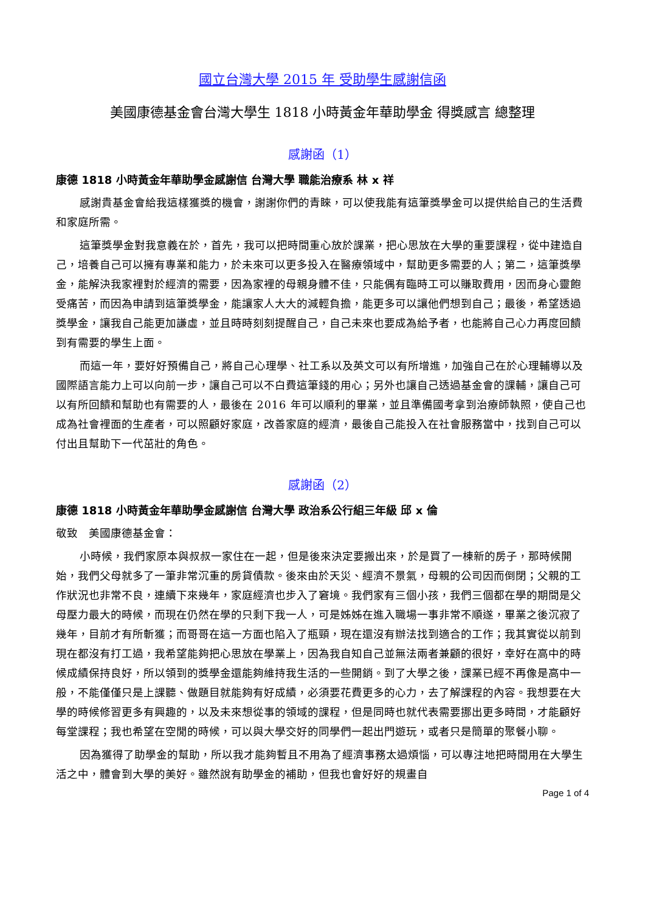國立台灣大學 2015 年 受助學生感謝信函
美國康德基金會台灣大學生 1818 小時黃金年華助學金 得獎感言 總整理
感謝函（1）
康德 1818 小時黃金年華助學金感謝信 台灣大學 職能治療系 林 x 祥
感謝貴基金會給我這樣獲獎的機會，謝謝你們的青睞，可以使我能有這筆獎學金可以提供給自己的生活費和家庭所需。
這筆獎學金對我意義在於，首先，我可以把時間重心放於課業，把心思放在大學的重要課程，從中建造自己，培養自己可以擁有專業和能力，於未來可以更多投入在醫療領域中，幫助更多需要的人；第二，這筆獎學金，能解決我家裡對於經濟的需要，因為家裡的母親身體不佳，只能偶有臨時工可以賺取費用，因而身心靈飽受痛苦，而因為申請到這筆獎學金，能讓家人大大的減輕負擔，能更多可以讓他們想到自己；最後，希望透過獎學金，讓我自己能更加謙虛，並且時時刻刻提醒自己，自己未來也要成為給予者，也能將自己心力再度回饋到有需要的學生上面。
而這一年，要好好預備自己，將自己心理學、社工系以及英文可以有所增進，加強自己在於心理輔導以及國際語言能力上可以向前一步，讓自己可以不白費這筆錢的用心；另外也讓自己透過基金會的課輔，讓自己可以有所回饋和幫助也有需要的人，最後在 2016 年可以順利的畢業，並且準備國考拿到治療師執照，使自己也成為社會裡面的生產者，可以照顧好家庭，改善家庭的經濟，最後自己能投入在社會服務當中，找到自己可以付出且幫助下一代茁壯的角色。
感謝函（2）
康德 1818 小時黃金年華助學金感謝信 台灣大學 政治系公行組三年級 邱 x 倫
敬致　美國康德基金會：
小時候，我們家原本與叔叔一家住在一起，但是後來決定要搬出來，於是買了一棟新的房子，那時候開始，我們父母就多了一筆非常沉重的房貸債款。後來由於天災、經濟不景氣，母親的公司因而倒閉；父親的工作狀況也非常不良，連續下來幾年，家庭經濟也步入了窘境。我們家有三個小孩，我們三個都在學的期間是父母壓力最大的時候，而現在仍然在學的只剩下我一人，可是姊姊在進入職場一事非常不順遂，畢業之後沉寂了幾年，目前才有所斬獲；而哥哥在這一方面也陷入了瓶頸，現在還沒有辦法找到適合的工作；我其實從以前到現在都沒有打工過，我希望能夠把心思放在學業上，因為我自知自己並無法兩者兼顧的很好，幸好在高中的時候成績保持良好，所以領到的獎學金還能夠維持我生活的一些開銷。到了大學之後，課業已經不再像是高中一般，不能僅僅只是上課聽、做題目就能夠有好成績，必須要花費更多的心力，去了解課程的內容。我想要在大學的時候修習更多有興趣的，以及未來想從事的領域的課程，但是同時也就代表需要挪出更多時間，才能顧好每堂課程；我也希望在空閒的時候，可以與大學交好的同學們一起出門遊玩，或者只是簡單的聚餐小聊。
因為獲得了助學金的幫助，所以我才能夠暫且不用為了經濟事務太過煩惱，可以專注地把時間用在大學生活之中，體會到大學的美好。雖然說有助學金的補助，但我也會好好的規畫自
Page 1 of 4